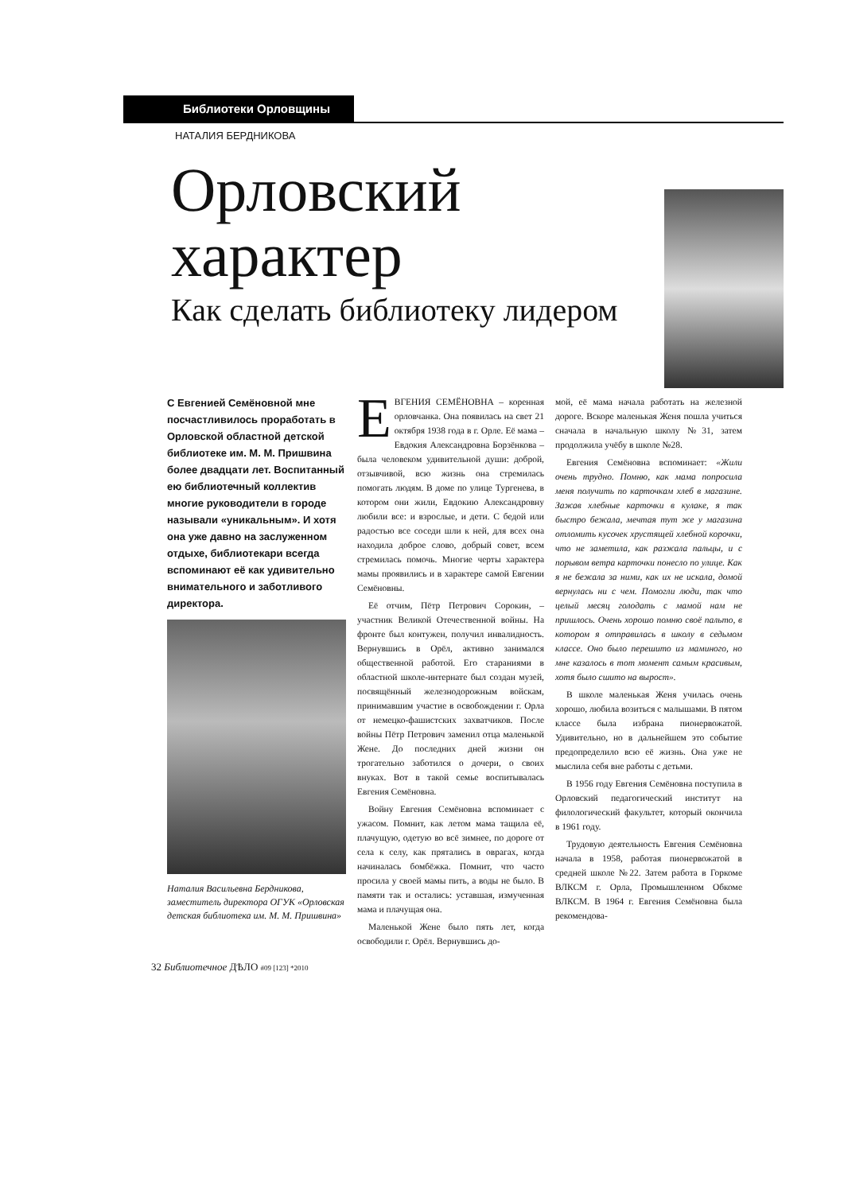Библиотеки Орловщины
НАТАЛИЯ БЕРДНИКОВА
Орловский
характер
Как сделать библиотеку лидером
С Евгенией Семёновной мне посчастливилось проработать в Орловской областной детской библиотеке им. М. М. Пришвина более двадцати лет. Воспитанный ею библиотечный коллектив многие руководители в городе называли «уникальным». И хотя она уже давно на заслуженном отдыхе, библиотекари всегда вспоминают её как удивительно внимательного и заботливого директора.
Наталия Васильевна Бердникова, заместитель директора ОГУК «Орловская детская библиотека им. М. М. Пришвина»
ЕВГЕНИЯ СЕМЁНОВНА – коренная орловчанка. Она появилась на свет 21 октября 1938 года в г. Орле. Её мама – Евдокия Александровна Борзёнкова – была человеком удивительной души: доброй, отзывчивой, всю жизнь она стремилась помогать людям. В доме по улице Тургенева, в котором они жили, Евдокию Александровну любили все: и взрослые, и дети. С бедой или радостью все соседи шли к ней, для всех она находила доброе слово, добрый совет, всем стремилась помочь. Многие черты характера мамы проявились и в характере самой Евгении Семёновны.
Её отчим, Пётр Петрович Сорокин, – участник Великой Отечественной войны. На фронте был контужен, получил инвалидность. Вернувшись в Орёл, активно занимался общественной работой. Его стараниями в областной школе-интернате был создан музей, посвящённый железнодорожным войскам, принимавшим участие в освобождении г. Орла от немецко-фашистских захватчиков. После войны Пётр Петрович заменил отца маленькой Жене. До последних дней жизни он трогательно заботился о дочери, о своих внуках. Вот в такой семье воспитывалась Евгения Семёновна.
Войну Евгения Семёновна вспоминает с ужасом. Помнит, как летом мама тащила её, плачущую, одетую во всё зимнее, по дороге от села к селу, как прятались в оврагах, когда начиналась бомбёжка. Помнит, что часто просила у своей мамы пить, а воды не было. В памяти так и остались: уставшая, измученная мама и плачущая она.
Маленькой Жене было пять лет, когда освободили г. Орёл. Вернувшись до-
мой, её мама начала работать на железной дороге. Вскоре маленькая Женя пошла учиться сначала в начальную школу №31, затем продолжила учёбу в школе №28.
Евгения Семёновна вспоминает: «Жили очень трудно. Помню, как мама попросила меня получить по карточкам хлеб в магазине. Зажав хлебные карточки в кулаке, я так быстро бежала, мечтая тут же у магазина отломить кусочек хрустящей хлебной корочки, что не заметила, как разжала пальцы, и с порывом ветра карточки понесло по улице. Как я не бежала за ними, как их не искала, домой вернулась ни с чем. Помогли люди, так что целый месяц голодать с мамой нам не пришлось. Очень хорошо помню своё пальто, в котором я отправилась в школу в седьмом классе. Оно было перешито из маминого, но мне казалось в тот момент самым красивым, хотя было сшито на вырост».
В школе маленькая Женя училась очень хорошо, любила возиться с малышами. В пятом классе была избрана пионервожатой. Удивительно, но в дальнейшем это событие предопределило всю её жизнь. Она уже не мыслила себя вне работы с детьми.
В 1956 году Евгения Семёновна поступила в Орловский педагогический институт на филологический факультет, который окончила в 1961 году.
Трудовую деятельность Евгения Семёновна начала в 1958, работая пионервожатой в средней школе №22. Затем работа в Горкоме ВЛКСМ г. Орла, Промышленном Обкоме ВЛКСМ. В 1964 г. Евгения Семёновна была рекомендова-
32 Библиотечное ДѢЛО #09 [123] *2010